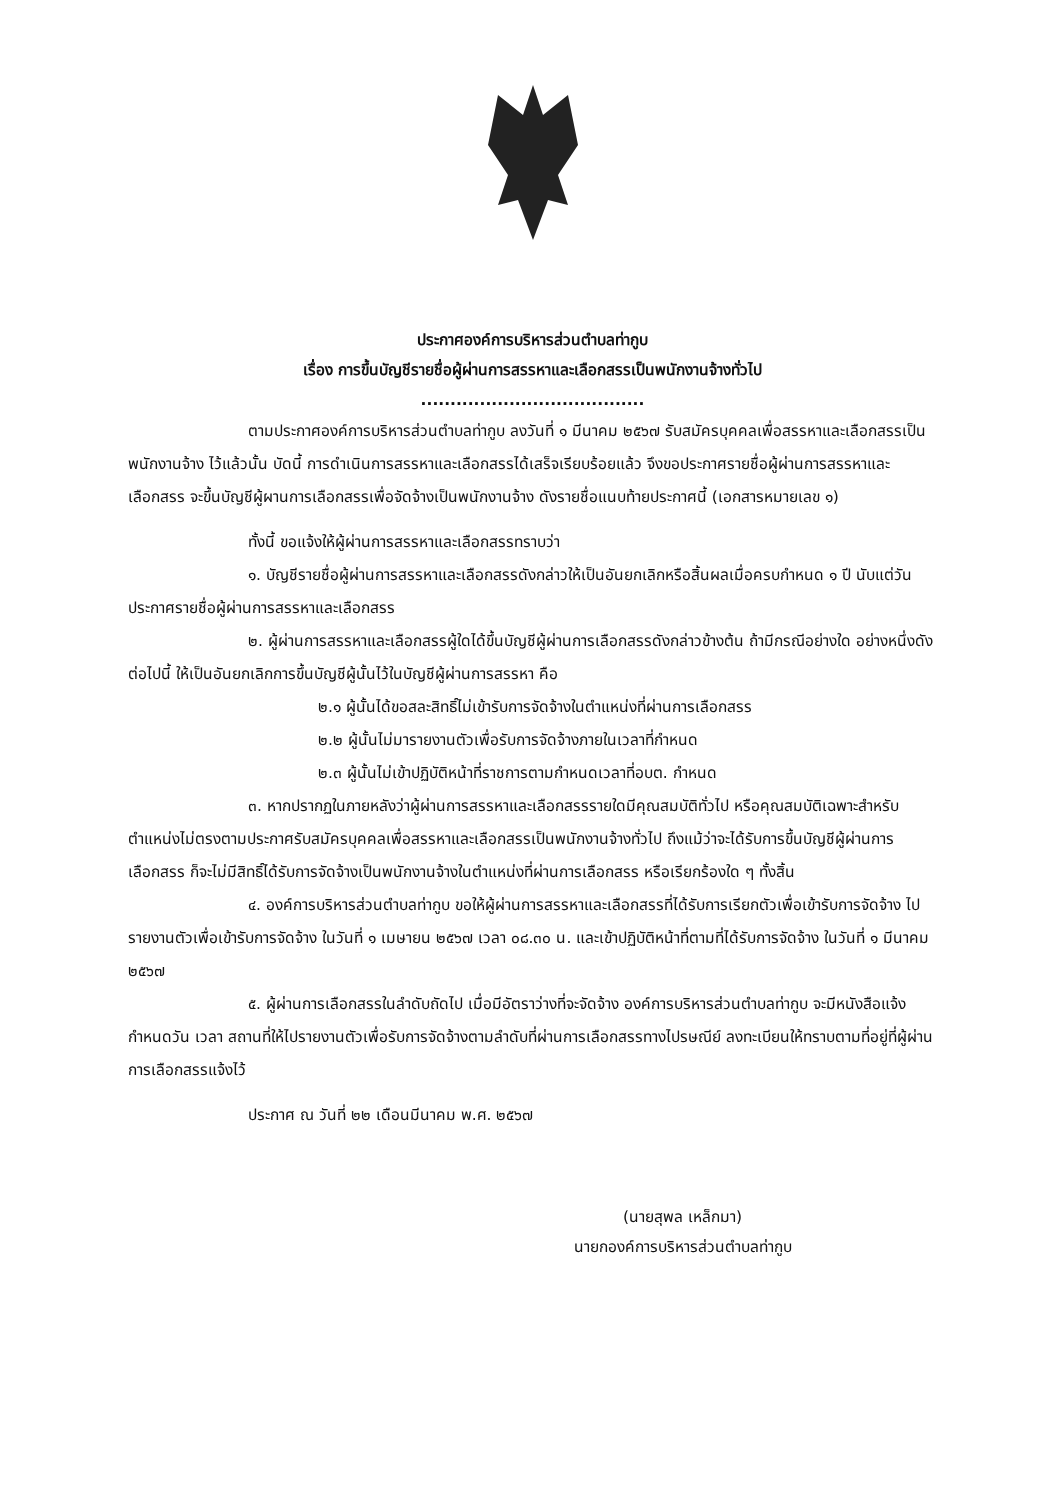ประกาศองค์การบริหารส่วนตำบลท่ากูบ
เรื่อง การขึ้นบัญชีรายชื่อผู้ผ่านการสรรหาและเลือกสรรเป็นพนักงานจ้างทั่วไป
......................................
ตามประกาศองค์การบริหารส่วนตำบลท่ากูบ ลงวันที่ ๑ มีนาคม ๒๕๖๗ รับสมัครบุคคลเพื่อสรรหาและเลือกสรรเป็นพนักงานจ้าง ไว้แล้วนั้น บัดนี้ การดำเนินการสรรหาและเลือกสรรได้เสร็จเรียบร้อยแล้ว จึงขอประกาศรายชื่อผู้ผ่านการสรรหาและเลือกสรร จะขึ้นบัญชีผู้ผานการเลือกสรรเพื่อจัดจ้างเป็นพนักงานจ้าง ดังรายชื่อแนบท้ายประกาศนี้ (เอกสารหมายเลข ๑)
ทั้งนี้ ขอแจ้งให้ผู้ผ่านการสรรหาและเลือกสรรทราบว่า
๑. บัญชีรายชื่อผู้ผ่านการสรรหาและเลือกสรรดังกล่าวให้เป็นอันยกเลิกหรือสิ้นผลเมื่อครบกำหนด ๑ ปี นับแต่วันประกาศรายชื่อผู้ผ่านการสรรหาและเลือกสรร
๒. ผู้ผ่านการสรรหาและเลือกสรรผู้ใดได้ขึ้นบัญชีผู้ผ่านการเลือกสรรดังกล่าวข้างต้น ถ้ามีกรณีอย่างใด อย่างหนึ่งดังต่อไปนี้ ให้เป็นอันยกเลิกการขึ้นบัญชีผู้นั้นไว้ในบัญชีผู้ผ่านการสรรหา คือ
๒.๑ ผู้นั้นได้ขอสละสิทธิ์ไม่เข้ารับการจัดจ้างในตำแหน่งที่ผ่านการเลือกสรร
๒.๒ ผู้นั้นไม่มารายงานตัวเพื่อรับการจัดจ้างภายในเวลาที่กำหนด
๒.๓ ผู้นั้นไม่เข้าปฏิบัติหน้าที่ราชการตามกำหนดเวลาที่อบต. กำหนด
๓. หากปรากฏในภายหลังว่าผู้ผ่านการสรรหาและเลือกสรรรายใดมีคุณสมบัติทั่วไป หรือคุณสมบัติเฉพาะสำหรับตำแหน่งไม่ตรงตามประกาศรับสมัครบุคคลเพื่อสรรหาและเลือกสรรเป็นพนักงานจ้างทั่วไป ถึงแม้ว่าจะได้รับการขึ้นบัญชีผู้ผ่านการเลือกสรร ก็จะไม่มีสิทธิ์ได้รับการจัดจ้างเป็นพนักงานจ้างในตำแหน่งที่ผ่านการเลือกสรร หรือเรียกร้องใด ๆ ทั้งสิ้น
๔. องค์การบริหารส่วนตำบลท่ากูบ ขอให้ผู้ผ่านการสรรหาและเลือกสรรที่ได้รับการเรียกตัวเพื่อเข้ารับการจัดจ้าง ไปรายงานตัวเพื่อเข้ารับการจัดจ้าง ในวันที่ ๑ เมษายน ๒๕๖๗ เวลา ๐๘.๓๐ น. และเข้าปฏิบัติหน้าที่ตามที่ได้รับการจัดจ้าง ในวันที่ ๑ มีนาคม ๒๕๖๗
๕. ผู้ผ่านการเลือกสรรในลำดับถัดไป เมื่อมีอัตราว่างที่จะจัดจ้าง องค์การบริหารส่วนตำบลท่ากูบ จะมีหนังสือแจ้งกำหนดวัน เวลา สถานที่ให้ไปรายงานตัวเพื่อรับการจัดจ้างตามลำดับที่ผ่านการเลือกสรรทางไปรษณีย์ ลงทะเบียนให้ทราบตามที่อยู่ที่ผู้ผ่านการเลือกสรรแจ้งไว้
ประกาศ ณ วันที่ ๒๒ เดือนมีนาคม พ.ศ. ๒๕๖๗
(นายสุพล เหล็กมา)
นายกองค์การบริหารส่วนตำบลท่ากูบ